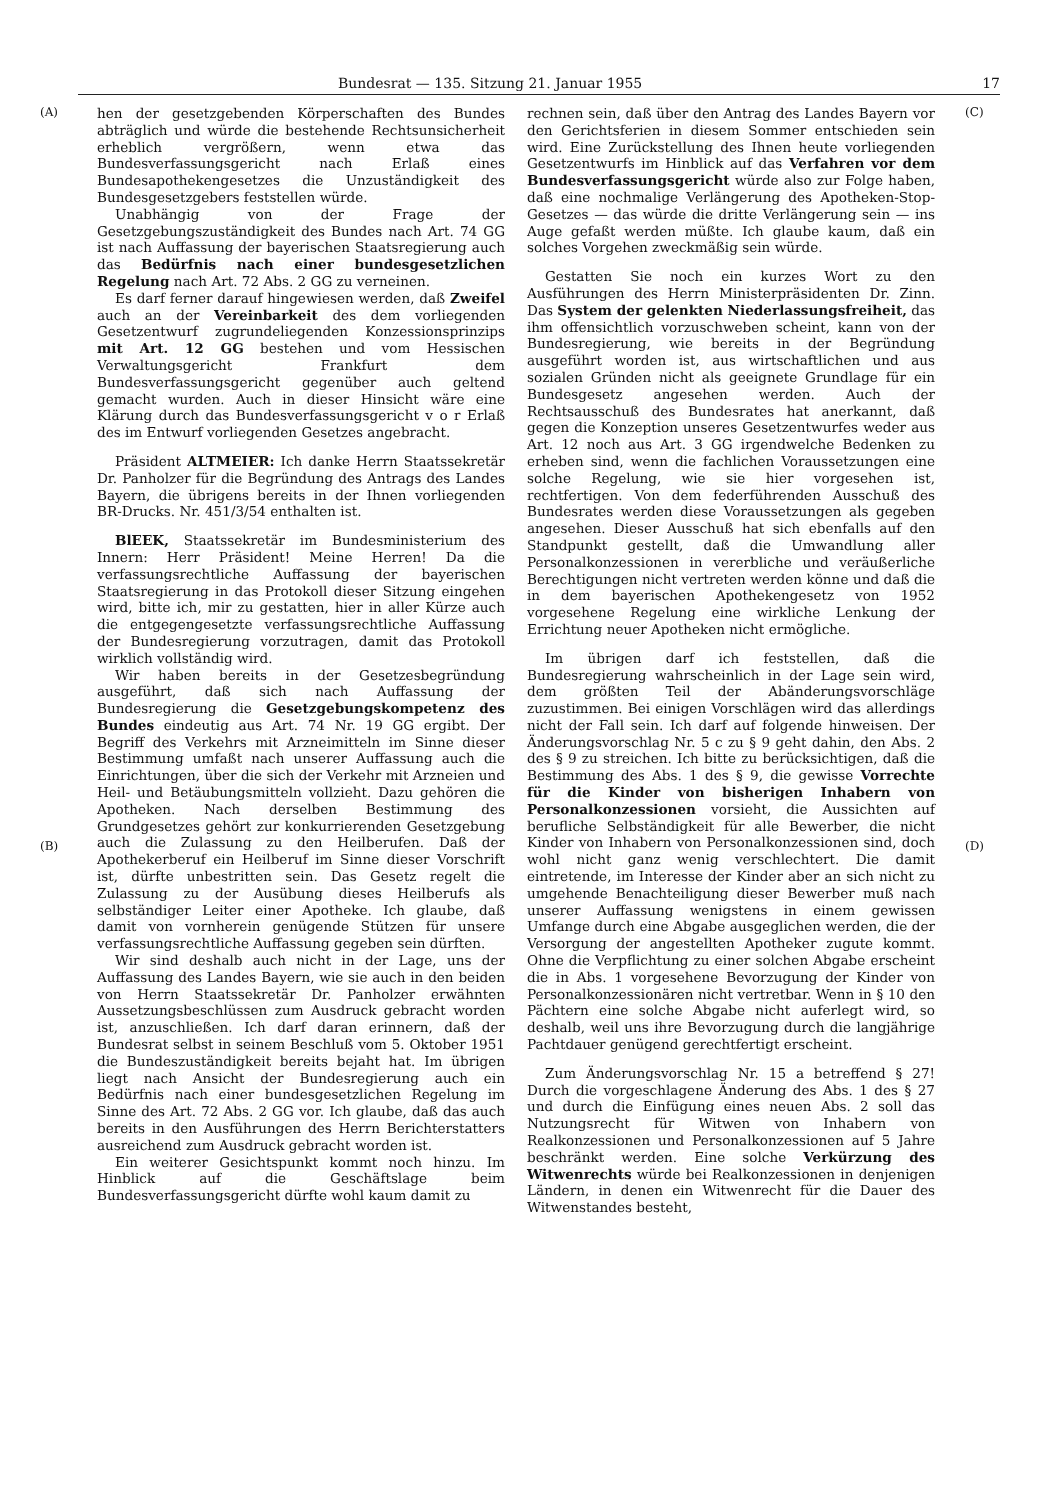Bundesrat — 135. Sitzung 21. Januar 1955 17
(A)
(B)
hen der gesetzgebenden Körperschaften des Bundes abträglich und würde die bestehende Rechtsunsicherheit erheblich vergrößern, wenn etwa das Bundesverfassungsgericht nach Erlaß eines Bundesapothekengesetzes die Unzuständigkeit des Bundesgesetzgebers feststellen würde.
Unabhängig von der Frage der Gesetzgebungszuständigkeit des Bundes nach Art. 74 GG ist nach Auffassung der bayerischen Staatsregierung auch das Bedürfnis nach einer bundesgesetzlichen Regelung nach Art. 72 Abs. 2 GG zu verneinen.
Es darf ferner darauf hingewiesen werden, daß Zweifel auch an der Vereinbarkeit des dem vorliegenden Gesetzentwurf zugrundeliegenden Konzessionsprinzips mit Art. 12 GG bestehen und vom Hessischen Verwaltungsgericht Frankfurt dem Bundesverfassungsgericht gegenüber auch geltend gemacht wurden. Auch in dieser Hinsicht wäre eine Klärung durch das Bundesverfassungsgericht v o r Erlaß des im Entwurf vorliegenden Gesetzes angebracht.
Präsident ALTMEIER: Ich danke Herrn Staatssekretär Dr. Panholzer für die Begründung des Antrags des Landes Bayern, die übrigens bereits in der Ihnen vorliegenden BR-Drucks. Nr. 451/3/54 enthalten ist.
BlEEK, Staatssekretär im Bundesministerium des Innern: Herr Präsident! Meine Herren! Da die verfassungsrechtliche Auffassung der bayerischen Staatsregierung in das Protokoll dieser Sitzung eingehen wird, bitte ich, mir zu gestatten, hier in aller Kürze auch die entgegengesetzte verfassungsrechtliche Auffassung der Bundesregierung vorzutragen, damit das Protokoll wirklich vollständig wird.
Wir haben bereits in der Gesetzesbegründung ausgeführt, daß sich nach Auffassung der Bundesregierung die Gesetzgebungskompetenz des Bundes eindeutig aus Art. 74 Nr. 19 GG ergibt. Der Begriff des Verkehrs mit Arzneimitteln im Sinne dieser Bestimmung umfaßt nach unserer Auffassung auch die Einrichtungen, über die sich der Verkehr mit Arzneien und Heil- und Betäubungsmitteln vollzieht. Dazu gehören die Apotheken. Nach derselben Bestimmung des Grundgesetzes gehört zur konkurrierenden Gesetzgebung auch die Zulassung zu den Heilberufen. Daß der Apothekerberuf ein Heilberuf im Sinne dieser Vorschrift ist, dürfte unbestritten sein. Das Gesetz regelt die Zulassung zu der Ausübung dieses Heilberufs als selbständiger Leiter einer Apotheke. Ich glaube, daß damit von vornherein genügende Stützen für unsere verfassungsrechtliche Auffassung gegeben sein dürften.
Wir sind deshalb auch nicht in der Lage, uns der Auffassung des Landes Bayern, wie sie auch in den beiden von Herrn Staatssekretär Dr. Panholzer erwähnten Aussetzungsbeschlüssen zum Ausdruck gebracht worden ist, anzuschließen. Ich darf daran erinnern, daß der Bundesrat selbst in seinem Beschluß vom 5. Oktober 1951 die Bundeszuständigkeit bereits bejaht hat. Im übrigen liegt nach Ansicht der Bundesregierung auch ein Bedürfnis nach einer bundesgesetzlichen Regelung im Sinne des Art. 72 Abs. 2 GG vor. Ich glaube, daß das auch bereits in den Ausführungen des Herrn Berichterstatters ausreichend zum Ausdruck gebracht worden ist.
Ein weiterer Gesichtspunkt kommt noch hinzu. Im Hinblick auf die Geschäftslage beim Bundesverfassungsgericht dürfte wohl kaum damit zu
rechnen sein, daß über den Antrag des Landes Bayern vor den Gerichtsferien in diesem Sommer entschieden sein wird. Eine Zurückstellung des Ihnen heute vorliegenden Gesetzentwurfs im Hinblick auf das Verfahren vor dem Bundesverfassungsgericht würde also zur Folge haben, daß eine nochmalige Verlängerung des Apotheken-Stop-Gesetzes — das würde die dritte Verlängerung sein — ins Auge gefaßt werden müßte. Ich glaube kaum, daß ein solches Vorgehen zweckmäßig sein würde.
Gestatten Sie noch ein kurzes Wort zu den Ausführungen des Herrn Ministerpräsidenten Dr. Zinn. Das System der gelenkten Niederlassungsfreiheit, das ihm offensichtlich vorzuschweben scheint, kann von der Bundesregierung, wie bereits in der Begründung ausgeführt worden ist, aus wirtschaftlichen und aus sozialen Gründen nicht als geeignete Grundlage für ein Bundesgesetz angesehen werden. Auch der Rechtsausschuß des Bundesrates hat anerkannt, daß gegen die Konzeption unseres Gesetzentwurfes weder aus Art. 12 noch aus Art. 3 GG irgendwelche Bedenken zu erheben sind, wenn die fachlichen Voraussetzungen eine solche Regelung, wie sie hier vorgesehen ist, rechtfertigen. Von dem federführenden Ausschuß des Bundesrates werden diese Voraussetzungen als gegeben angesehen. Dieser Ausschuß hat sich ebenfalls auf den Standpunkt gestellt, daß die Umwandlung aller Personalkonzessionen in vererbliche und veräußerliche Berechtigungen nicht vertreten werden könne und daß die in dem bayerischen Apothekengesetz von 1952 vorgesehene Regelung eine wirkliche Lenkung der Errichtung neuer Apotheken nicht ermögliche.
Im übrigen darf ich feststellen, daß die Bundesregierung wahrscheinlich in der Lage sein wird, dem größten Teil der Abänderungsvorschläge zuzustimmen. Bei einigen Vorschlägen wird das allerdings nicht der Fall sein. Ich darf auf folgende hinweisen. Der Änderungsvorschlag Nr. 5 c zu § 9 geht dahin, den Abs. 2 des § 9 zu streichen. Ich bitte zu berücksichtigen, daß die Bestimmung des Abs. 1 des § 9, die gewisse Vorrechte für die Kinder von bisherigen Inhabern von Personalkonzessionen vorsieht, die Aussichten auf berufliche Selbständigkeit für alle Bewerber, die nicht Kinder von Inhabern von Personalkonzessionen sind, doch wohl nicht ganz wenig verschlechtert. Die damit eintretende, im Interesse der Kinder aber an sich nicht zu umgehende Benachteiligung dieser Bewerber muß nach unserer Auffassung wenigstens in einem gewissen Umfange durch eine Abgabe ausgeglichen werden, die der Versorgung der angestellten Apotheker zugute kommt. Ohne die Verpflichtung zu einer solchen Abgabe erscheint die in Abs. 1 vorgesehene Bevorzugung der Kinder von Personalkonzessionären nicht vertretbar. Wenn in § 10 den Pächtern eine solche Abgabe nicht auferlegt wird, so deshalb, weil uns ihre Bevorzugung durch die langjährige Pachtdauer genügend gerechtfertigt erscheint.
Zum Änderungsvorschlag Nr. 15 a betreffend § 27! Durch die vorgeschlagene Änderung des Abs. 1 des § 27 und durch die Einfügung eines neuen Abs. 2 soll das Nutzungsrecht für Witwen von Inhabern von Realkonzessionen und Personalkonzessionen auf 5 Jahre beschränkt werden. Eine solche Verkürzung des Witwenrechts würde bei Realkonzessionen in denjenigen Ländern, in denen ein Witwenrecht für die Dauer des Witwenstandes besteht,
(C)
(D)